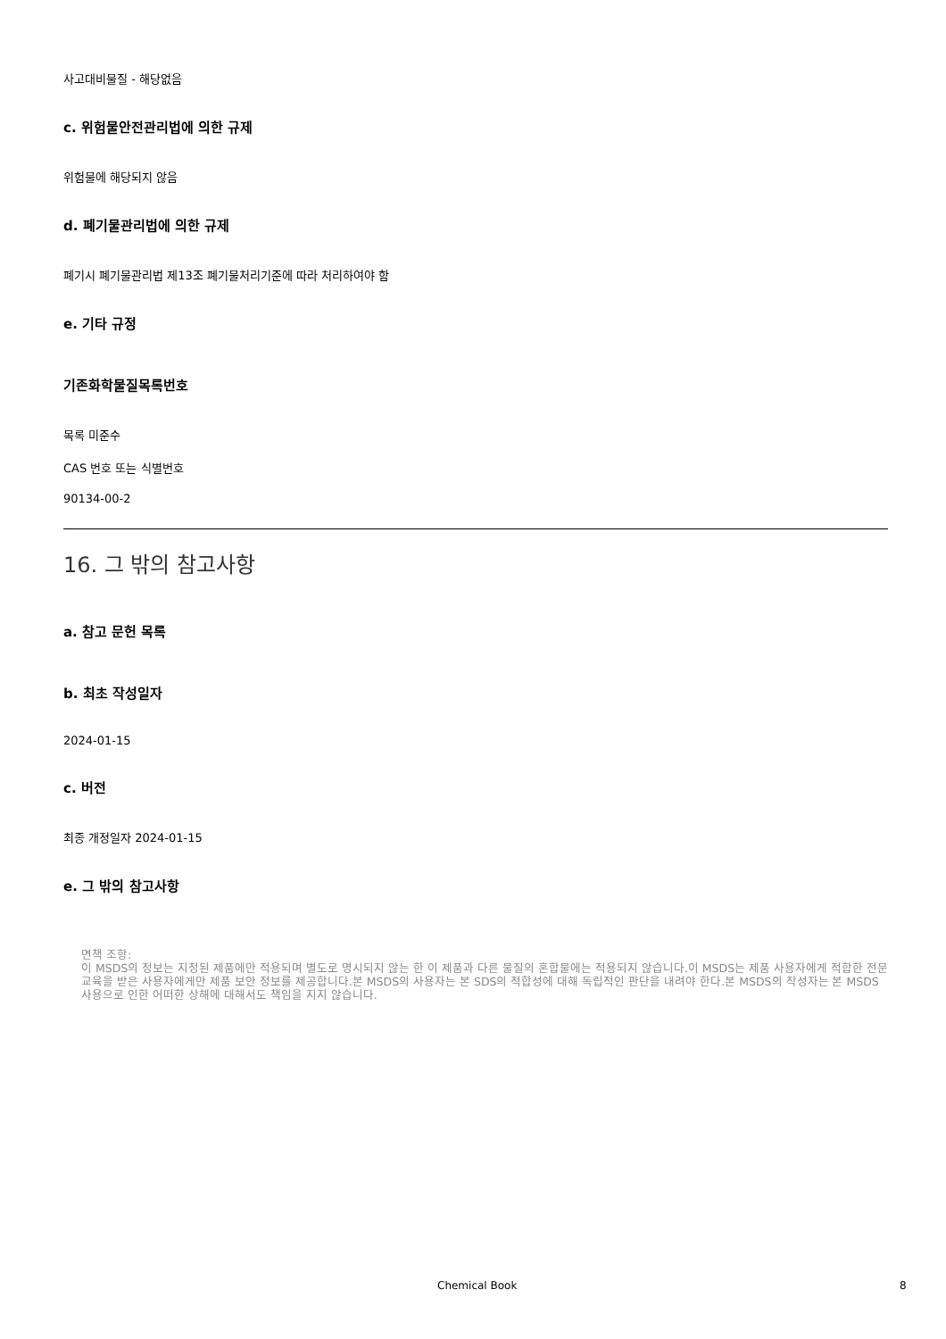사고대비물질 - 해당없음
c. 위험물안전관리법에 의한 규제
위험물에 해당되지 않음
d. 폐기물관리법에 의한 규제
폐기시 폐기물관리법 제13조 폐기물처리기준에 따라 처리하여야 함
e. 기타 규정
기존화학물질목록번호
목록 미준수
CAS 번호 또는 식별번호
90134-00-2
16. 그 밖의 참고사항
a. 참고 문헌 목록
b. 최초 작성일자
2024-01-15
c. 버전
최종 개정일자 2024-01-15
e. 그 밖의 참고사항
면책 조항:
이 MSDS의 정보는 지정된 제품에만 적용되며 별도로 명시되지 않는 한 이 제품과 다른 물질의 혼합물에는 적용되지 않습니다.이 MSDS는 제품 사용자에게 적합한 전문 교육을 받은 사용자에게만 제품 보안 정보를 제공합니다.본 MSDS의 사용자는 본 SDS의 적합성에 대해 독립적인 판단을 내려야 한다.본 MSDS의 작성자는 본 MSDS 사용으로 인한 어떠한 상해에 대해서도 책임을 지지 않습니다.
Chemical Book 8